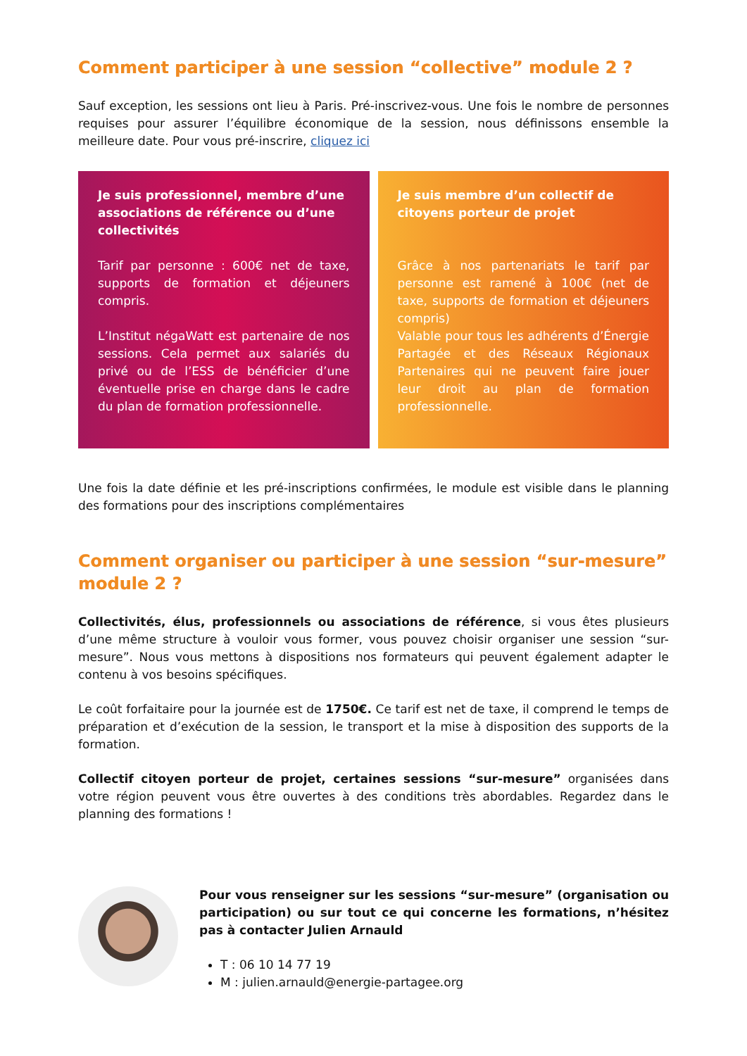Comment participer à une session “collective” module 2 ?
Sauf exception, les sessions ont lieu à Paris. Pré-inscrivez-vous. Une fois le nombre de personnes requises pour assurer l’équilibre économique de la session, nous définissons ensemble la meilleure date. Pour vous pré-inscrire, cliquez ici
Je suis professionnel, membre d’une associations de référence ou d’une collectivités
Tarif par personne : 600€ net de taxe, supports de formation et déjeuners compris.
L’Institut négaWatt est partenaire de nos sessions. Cela permet aux salariés du privé ou de l’ESS de bénéficier d’une éventuelle prise en charge dans le cadre du plan de formation professionnelle.
Je suis membre d’un collectif de citoyens porteur de projet
Grâce à nos partenariats le tarif par personne est ramené à 100€ (net de taxe, supports de formation et déjeuners compris)
Valable pour tous les adhérents d’Énergie Partagée et des Réseaux Régionaux Partenaires qui ne peuvent faire jouer leur droit au plan de formation professionnelle.
Une fois la date définie et les pré-inscriptions confirmées, le module est visible dans le planning des formations pour des inscriptions complémentaires
Comment organiser ou participer à une session “sur-mesure” module 2 ?
Collectivités, élus, professionnels ou associations de référence, si vous êtes plusieurs d’une même structure à vouloir vous former, vous pouvez choisir organiser une session “sur-mesure”. Nous vous mettons à dispositions nos formateurs qui peuvent également adapter le contenu à vos besoins spécifiques.
Le coût forfaitaire pour la journée est de 1750€. Ce tarif est net de taxe, il comprend le temps de préparation et d’exécution de la session, le transport et la mise à disposition des supports de la formation.
Collectif citoyen porteur de projet, certaines sessions “sur-mesure” organisées dans votre région peuvent vous être ouvertes à des conditions très abordables. Regardez dans le planning des formations !
Pour vous renseigner sur les sessions “sur-mesure” (organisation ou participation) ou sur tout ce qui concerne les formations, n’hésitez pas à contacter Julien Arnauld
T : 06 10 14 77 19
M : julien.arnauld@energie-partagee.org